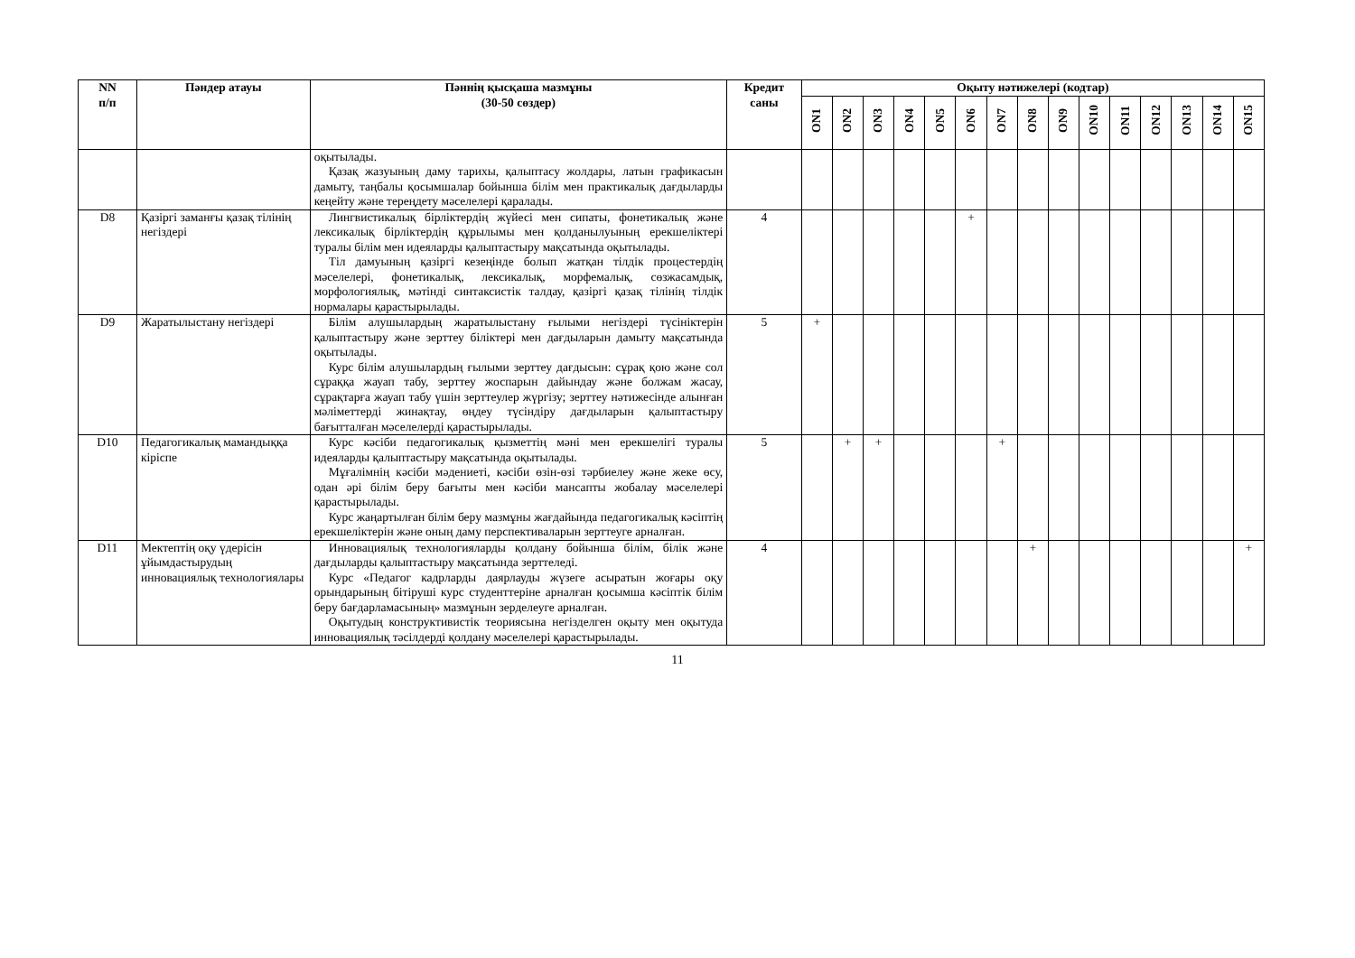| NN п/п | Пәндер атауы | Пәннің қысқаша мазмұны (30-50 сөздер) | Кредит саны | Оқыту нәтижелері (кодтар) | | | | | | | | | | | | | | |
| --- | --- | --- | --- | --- | --- | --- | --- | --- | --- | --- | --- | --- | --- | --- | --- | --- | --- | --- |
| | | | | ON1 | ON2 | ON3 | ON4 | ON5 | ON6 | ON7 | ON8 | ON9 | ON10 | ON11 | ON12 | ON13 | ON14 | ON15 |
| | | оқытылады. Қазақ жазуының даму тарихы, қалыптасу жолдары, латын графикасын дамыту, таңбалы қосымшалар бойынша білім мен практикалық дағдыларды кеңейту және тереңдету мәселелері қаралады. | | | | | | | | | | | | | | | | |
| D8 | Қазіргі заманғы қазақ тілінің негіздері | Лингвистикалық бірліктердің жүйесі мен сипаты, фонетикалық және лексикалық бірліктердің құрылымы мен қолданылуының ерекшеліктері туралы білім мен идеяларды қалыптастыру мақсатында оқытылады. Тіл дамуының қазіргі кезеңінде болып жатқан тілдік процестердің мәселелері, фонетикалық, лексикалық, морфемалық, сөзжасамдық, морфологиялық, мәтінді синтаксистік талдау, қазіргі қазақ тілінің тілдік нормалары қарастырылады. | 4 | | | | | | + | | | | | | | | | |
| D9 | Жаратылыстану негіздері | Білім алушылардың жаратылыстану ғылыми негіздері түсініктерін қалыптастыру және зерттеу біліктері мен дағдыларын дамыту мақсатында оқытылады. Курс білім алушылардың ғылыми зерттеу дағдысын: сұрақ қою және сол сұраққа жауап табу, зерттеу жоспарын дайындау және болжам жасау, сұрақтарға жауап табу үшін зерттеулер жүргізу; зерттеу нәтижесінде алынған мәліметтерді жинақтау, өңдеу түсіндіру дағдыларын қалыптастыру бағытталған мәселелерді қарастырылады. | 5 | + | | | | | | | | | | | | | | |
| D10 | Педагогикалық мамандыққа кіріспе | Курс кәсіби педагогикалық қызметтің мәні мен ерекшелігі туралы идеяларды қалыптастыру мақсатында оқытылады. Мұғалімнің кәсіби мәдениеті, кәсіби өзін-өзі тәрбиелеу және жеке өсу, одан әрі білім беру бағыты мен кәсіби мансапты жобалау мәселелері қарастырылады. Курс жаңартылған білім беру мазмұны жағдайында педагогикалық кәсіптің ерекшеліктерін және оның даму перспективаларын зерттеуге арналған. | 5 | | + | + | | | | + | | | | | | | | |
| D11 | Мектептің оқу үдерісін ұйымдастырудың инновациялық технологиялары | Инновациялық технологияларды қолдану бойынша білім, білік және дағдыларды қалыптастыру мақсатында зерттеледі. Курс «Педагог кадрларды даярлауды жүзеге асыратын жоғары оқу орындарының бітіруші курс студенттеріне арналған қосымша кәсіптік білім беру бағдарламасының» мазмұнын зерделеуге арналған. Оқытудың конструктивистік теориясына негізделген оқыту мен оқытуда инновациялық тәсілдерді қолдану мәселелері қарастырылады. | 4 | | | | | | | | + | | | | | | | + |
11